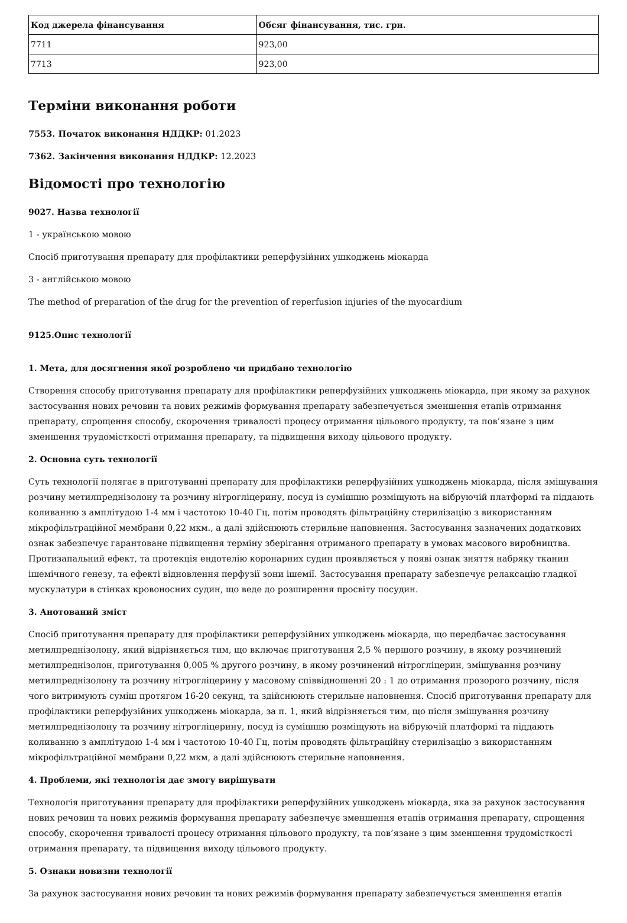| Код джерела фінансування | Обсяг фінансування, тис. грн. |
| --- | --- |
| 7711 | 923,00 |
| 7713 | 923,00 |
Терміни виконання роботи
7553. Початок виконання НДДКР: 01.2023
7362. Закінчення виконання НДДКР: 12.2023
Відомості про технологію
9027. Назва технології
1 - українською мовою
Спосіб приготування препарату для профілактики реперфузійних ушкоджень міокарда
3 - англійською мовою
The method of preparation of the drug for the prevention of reperfusion injuries of the myocardium
9125.Опис технології
1. Мета, для досягнення якої розроблено чи придбано технологію
Створення способу приготування препарату для профілактики реперфузійних ушкоджень міокарда, при якому за рахунок застосування нових речовин та нових режимів формування препарату забезпечується зменшення етапів отримання препарату, спрощення способу, скорочення тривалості процесу отримання цільового продукту, та пов’язане з цим зменшення трудомісткості отримання препарату, та підвищення виходу цільового продукту.
2. Основна суть технології
Суть технології полягає в приготуванні препарату для профілактики реперфузійних ушкоджень міокарда, після змішування розчину метилпреднізолону та розчину нітрогліцерину, посуд із сумішшю розміщують на вібруючій платформі та піддають коливанню з амплітудою 1-4 мм і частотою 10-40 Гц, потім проводять фільтраційну стерилізацію з використанням мікрофільтраційної мембрани 0,22 мкм., а далі здійснюють стерильне наповнення. Застосування зазначених додаткових ознак забезпечує гарантоване підвищення терміну зберігання отриманого препарату в умовах масового виробництва. Протизапальний ефект, та протекція ендотелію коронарних судин проявляється у появі ознак зняття набряку тканин ішемічного генезу, та ефекті відновлення перфузії зони ішемії. Застосування препарату забезпечує релаксацію гладкої мускулатури в стінках кровоносних судин, що веде до розширення просвіту посудин.
3. Анотований зміст
Спосіб приготування препарату для профілактики реперфузійних ушкоджень міокарда, що передбачає застосування метилпреднізолону, який відрізняється тим, що включає приготування 2,5 % першого розчину, в якому розчинений метилпреднізолон, приготування 0,005 % другого розчину, в якому розчинений нітрогліцерин, змішування розчину метилпреднізолону та розчину нітрогліцерину у масовому співвідношенні 20 : 1 до отримання прозорого розчину, після чого витримують суміш протягом 16-20 секунд, та здійснюють стерильне наповнення. Спосіб приготування препарату для профілактики реперфузійних ушкоджень міокарда, за п. 1, який відрізняється тим, що після змішування розчину метилпреднізолону та розчину нітрогліцерину, посуд із сумішшю розміщують на вібруючій платформі та піддають коливанню з амплітудою 1-4 мм і частотою 10-40 Гц, потім проводять фільтраційну стерилізацію з використанням мікрофільтраційної мембрани 0,22 мкм, а далі здійснюють стерильне наповнення.
4. Проблеми, які технологія дає змогу вирішувати
Технологія приготування препарату для профілактики реперфузійних ушкоджень міокарда, яка за рахунок застосування нових речовин та нових режимів формування препарату забезпечує зменшення етапів отримання препарату, спрощення способу, скорочення тривалості процесу отримання цільового продукту, та пов’язане з цим зменшення трудомісткості отримання препарату, та підвищення виходу цільового продукту.
5. Ознаки новизни технології
За рахунок застосування нових речовин та нових режимів формування препарату забезпечується зменшення етапів